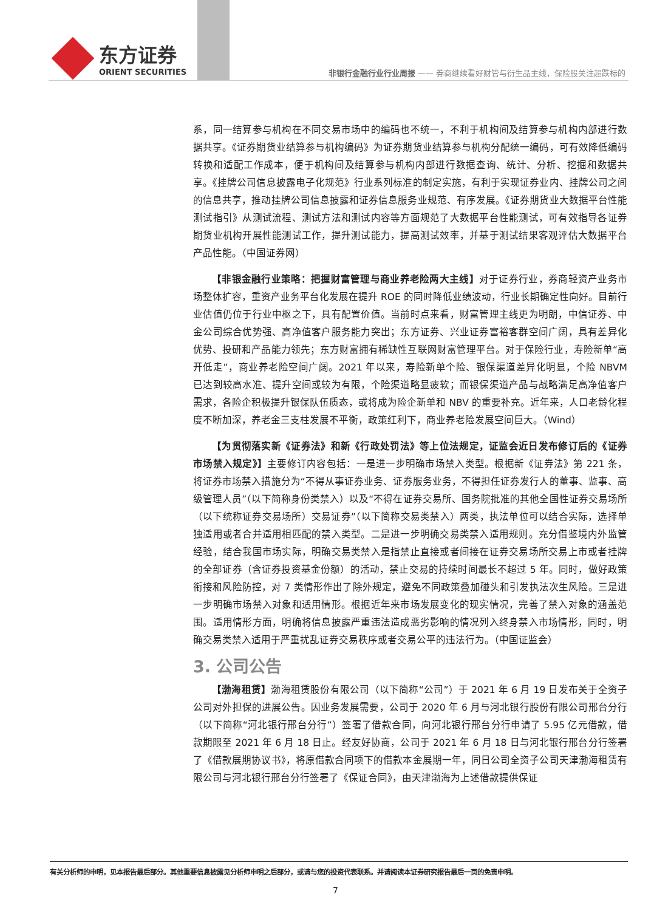东方证券
ORIENT SECURITIES
非银行金融行业行业周报 —— 券商继续看好财管与衍生品主线，保险股关注超跌标的
系，同一结算参与机构在不同交易市场中的编码也不统一，不利于机构间及结算参与机构内部进行数据共享。《证券期货业结算参与机构编码》为证券期货业结算参与机构分配统一编码，可有效降低编码转换和适配工作成本，便于机构间及结算参与机构内部进行数据查询、统计、分析、挖掘和数据共享。《挂牌公司信息披露电子化规范》行业系列标准的制定实施，有利于实现证券业内、挂牌公司之间的信息共享，推动挂牌公司信息披露和证券信息服务业规范、有序发展。《证券期货业大数据平台性能测试指引》从测试流程、测试方法和测试内容等方面规范了大数据平台性能测试，可有效指导各证券期货业机构开展性能测试工作，提升测试能力，提高测试效率，并基于测试结果客观评估大数据平台产品性能。（中国证券网）
【非银金融行业策略：把握财富管理与商业养老险两大主线】对于证券行业，券商轻资产业务市场整体扩容，重资产业务平台化发展在提升 ROE 的同时降低业绩波动，行业长期确定性向好。目前行业估值仍位于行业中枢之下，具有配置价值。当前时点来看，财富管理主线更为明朗，中信证券、中金公司综合优势强、高净值客户服务能力突出；东方证券、兴业证券富裕客群空间广阔，具有差异化优势、投研和产品能力领先；东方财富拥有稀缺性互联网财富管理平台。对于保险行业，寿险新单“高开低走”，商业养老险空间广阔。2021 年以来，寿险新单个险、银保渠道差异化明显，个险 NBVM 已达到较高水准、提升空间或较为有限，个险渠道略显疲软；而银保渠道产品与战略满足高净值客户需求，各险企积极提升银保队伍质态，或将成为险企新单和 NBV 的重要补充。近年来，人口老龄化程度不断加深，养老金三支柱发展不平衡，政策红利下，商业养老险发展空间巨大。（Wind）
【为贯彻落实新《证券法》和新《行政处罚法》等上位法规定，证监会近日发布修订后的《证券市场禁入规定》】主要修订内容包括：一是进一步明确市场禁入类型。根据新《证券法》第 221 条，将证券市场禁入措施分为“不得从事证券业务、证券服务业务，不得担任证券发行人的董事、监事、高级管理人员”（以下简称身份类禁入）以及“不得在证券交易所、国务院批准的其他全国性证券交易场所（以下统称证券交易场所）交易证券”（以下简称交易类禁入）两类，执法单位可以结合实际，选择单独适用或者合并适用相匹配的禁入类型。二是进一步明确交易类禁入适用规则。充分借鉴境内外监管经验，结合我国市场实际，明确交易类禁入是指禁止直接或者间接在证券交易场所交易上市或者挂牌的全部证券（含证券投资基金份额）的活动，禁止交易的持续时间最长不超过 5 年。同时，做好政策衔接和风险防控，对 7 类情形作出了除外规定，避免不同政策叠加碰头和引发执法次生风险。三是进一步明确市场禁入对象和适用情形。根据近年来市场发展变化的现实情况，完善了禁入对象的涵盖范围。适用情形方面，明确将信息披露严重违法造成恶劣影响的情况列入终身禁入市场情形，同时，明确交易类禁入适用于严重扰乱证券交易秩序或者交易公平的违法行为。（中国证监会）
3. 公司公告
【渤海租赁】渤海租赁股份有限公司（以下简称“公司”）于 2021 年 6 月 19 日发布关于全资子公司对外担保的进展公告。因业务发展需要，公司于 2020 年 6 月与河北银行股份有限公司邢台分行（以下简称“河北银行邢台分行”）签署了借款合同，向河北银行邢台分行申请了 5.95 亿元借款，借款期限至 2021 年 6 月 18 日止。经友好协商，公司于 2021 年 6 月 18 日与河北银行邢台分行签署了《借款展期协议书》，将原借款合同项下的借款本金展期一年，同日公司全资子公司天津渤海租赁有限公司与河北银行邢台分行签署了《保证合同》，由天津渤海为上述借款提供保证
有关分析师的申明，见本报告最后部分。其他重要信息披露见分析师申明之后部分，或请与您的投资代表联系。并请阅读本证券研究报告最后一页的免责申明。
7